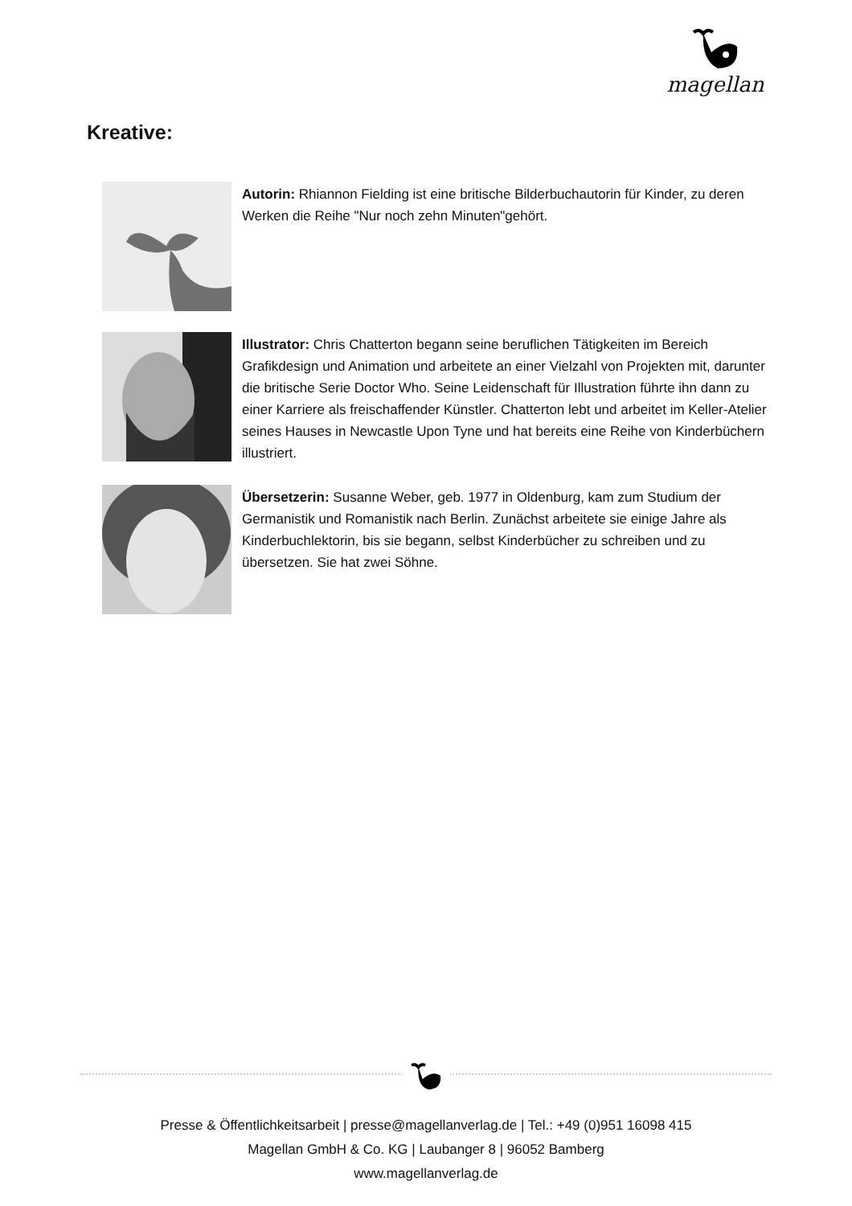magellan
Kreative:
Autorin: Rhiannon Fielding ist eine britische Bilderbuchautorin für Kinder, zu deren Werken die Reihe "Nur noch zehn Minuten"gehört.
Illustrator: Chris Chatterton begann seine beruflichen Tätigkeiten im Bereich Grafikdesign und Animation und arbeitete an einer Vielzahl von Projekten mit, darunter die britische Serie Doctor Who. Seine Leidenschaft für Illustration führte ihn dann zu einer Karriere als freischaffender Künstler. Chatterton lebt und arbeitet im Keller-Atelier seines Hauses in Newcastle Upon Tyne und hat bereits eine Reihe von Kinderbüchern illustriert.
Übersetzerin: Susanne Weber, geb. 1977 in Oldenburg, kam zum Studium der Germanistik und Romanistik nach Berlin. Zunächst arbeitete sie einige Jahre als Kinderbuchlektorin, bis sie begann, selbst Kinderbücher zu schreiben und zu übersetzen. Sie hat zwei Söhne.
Presse & Öffentlichkeitsarbeit | presse@magellanverlag.de | Tel.: +49 (0)951 16098 415
Magellan GmbH & Co. KG | Laubanger 8 | 96052 Bamberg
www.magellanverlag.de